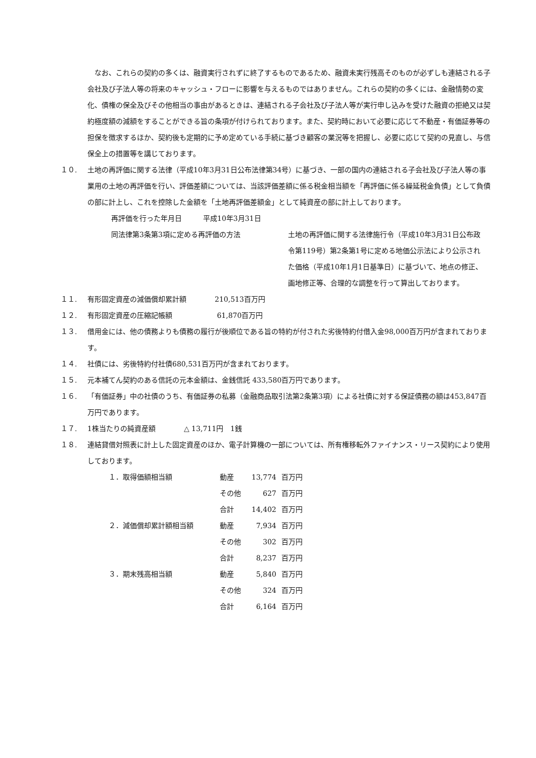なお、これらの契約の多くは、融資実行されずに終了するものであるため、融資未実行残高そのものが必ずしも連結される子会社及び子法人等の将来のキャッシュ・フローに影響を与えるものではありません。これらの契約の多くには、金融情勢の変化、債権の保全及びその他相当の事由があるときは、連結される子会社及び子法人等が実行申し込みを受けた融資の拒絶又は契約極度額の減額をすることができる旨の条項が付けられております。また、契約時において必要に応じて不動産・有価証券等の担保を徴求するほか、契約後も定期的に予め定めている手続に基づき顧客の業況等を把握し、必要に応じて契約の見直し、与信保全上の措置等を講じております。
１０. 土地の再評価に関する法律（平成10年3月31日公布法律第34号）に基づき、一部の国内の連結される子会社及び子法人等の事業用の土地の再評価を行い、評価差額については、当該評価差額に係る税金相当額を「再評価に係る繰延税金負債」として負債の部に計上し、これを控除した金額を「土地再評価差額金」として純資産の部に計上しております。
| 再評価を行った年月日 平成10年3月31日 | |
| 同法律第3条第3項に定める再評価の方法 | 土地の再評価に関する法律施行令（平成10年3月31日公布政令第119号）第2条第1号に定める地価公示法により公示された価格（平成10年1月1日基準日）に基づいて、地点の修正、画地修正等、合理的な調整を行って算出しております。 |
１１. 有形固定資産の減価償却累計額　　　　210,513百万円
１２. 有形固定資産の圧縮記帳額　　　　　　 61,870百万円
１３. 借用金には、他の債務よりも債務の履行が後順位である旨の特約が付された劣後特約付借入金98,000百万円が含まれております。
１４. 社債には、劣後特約付社債680,531百万円が含まれております。
１５. 元本補てん契約のある信託の元本金額は、金銭信託 433,580百万円であります。
１６. 「有価証券」中の社債のうち、有価証券の私募（金融商品取引法第2条第3項）による社債に対する保証債務の額は453,847百万円であります。
１７. 1株当たりの純資産額　　　　△ 13,711円　1銭
１８. 連結貸借対照表に計上した固定資産のほか、電子計算機の一部については、所有権移転外ファイナンス・リース契約により使用しております。
| １．取得価額相当額 | 動産 | 13,774 | 百万円 |
| | その他 | 627 | 百万円 |
| | 合計 | 14,402 | 百万円 |
| ２．減価償却累計額相当額 | 動産 | 7,934 | 百万円 |
| | その他 | 302 | 百万円 |
| | 合計 | 8,237 | 百万円 |
| ３．期末残高相当額 | 動産 | 5,840 | 百万円 |
| | その他 | 324 | 百万円 |
| | 合計 | 6,164 | 百万円 |